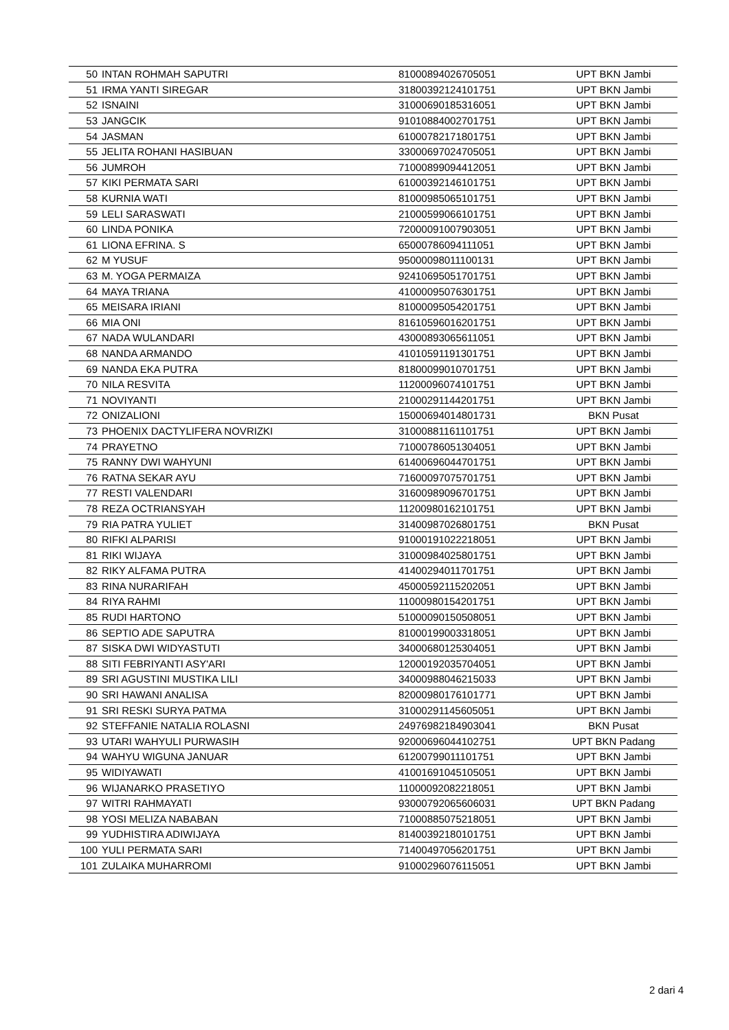| 50 | INTAN ROHMAH SAPUTRI | 81000894026705051 | UPT BKN Jambi |
| 51 | IRMA YANTI SIREGAR | 31800392124101751 | UPT BKN Jambi |
| 52 | ISNAINI | 31000690185316051 | UPT BKN Jambi |
| 53 | JANGCIK | 91010884002701751 | UPT BKN Jambi |
| 54 | JASMAN | 61000782171801751 | UPT BKN Jambi |
| 55 | JELITA ROHANI HASIBUAN | 33000697024705051 | UPT BKN Jambi |
| 56 | JUMROH | 71000899094412051 | UPT BKN Jambi |
| 57 | KIKI PERMATA SARI | 61000392146101751 | UPT BKN Jambi |
| 58 | KURNIA WATI | 81000985065101751 | UPT BKN Jambi |
| 59 | LELI SARASWATI | 21000599066101751 | UPT BKN Jambi |
| 60 | LINDA PONIKA | 72000091007903051 | UPT BKN Jambi |
| 61 | LIONA EFRINA. S | 65000786094111051 | UPT BKN Jambi |
| 62 | M YUSUF | 95000098011100131 | UPT BKN Jambi |
| 63 | M. YOGA PERMAIZA | 92410695051701751 | UPT BKN Jambi |
| 64 | MAYA TRIANA | 41000095076301751 | UPT BKN Jambi |
| 65 | MEISARA IRIANI | 81000095054201751 | UPT BKN Jambi |
| 66 | MIA ONI | 81610596016201751 | UPT BKN Jambi |
| 67 | NADA WULANDARI | 43000893065611051 | UPT BKN Jambi |
| 68 | NANDA ARMANDO | 41010591191301751 | UPT BKN Jambi |
| 69 | NANDA EKA PUTRA | 81800099010701751 | UPT BKN Jambi |
| 70 | NILA RESVITA | 11200096074101751 | UPT BKN Jambi |
| 71 | NOVIYANTI | 21000291144201751 | UPT BKN Jambi |
| 72 | ONIZALIONI | 15000694014801731 | BKN Pusat |
| 73 | PHOENIX DACTYLIFERA NOVRIZKI | 31000881161101751 | UPT BKN Jambi |
| 74 | PRAYETNO | 71000786051304051 | UPT BKN Jambi |
| 75 | RANNY DWI WAHYUNI | 61400696044701751 | UPT BKN Jambi |
| 76 | RATNA SEKAR AYU | 71600097075701751 | UPT BKN Jambi |
| 77 | RESTI VALENDARI | 31600989096701751 | UPT BKN Jambi |
| 78 | REZA OCTRIANSYAH | 11200980162101751 | UPT BKN Jambi |
| 79 | RIA PATRA YULIET | 31400987026801751 | BKN Pusat |
| 80 | RIFKI ALPARISI | 91000191022218051 | UPT BKN Jambi |
| 81 | RIKI WIJAYA | 31000984025801751 | UPT BKN Jambi |
| 82 | RIKY ALFAMA PUTRA | 41400294011701751 | UPT BKN Jambi |
| 83 | RINA NURARIFAH | 45000592115202051 | UPT BKN Jambi |
| 84 | RIYA RAHMI | 11000980154201751 | UPT BKN Jambi |
| 85 | RUDI HARTONO | 51000090150508051 | UPT BKN Jambi |
| 86 | SEPTIO ADE SAPUTRA | 81000199003318051 | UPT BKN Jambi |
| 87 | SISKA DWI WIDYASTUTI | 34000680125304051 | UPT BKN Jambi |
| 88 | SITI FEBRIYANTI ASY'ARI | 12000192035704051 | UPT BKN Jambi |
| 89 | SRI AGUSTINI MUSTIKA LILI | 34000988046215033 | UPT BKN Jambi |
| 90 | SRI HAWANI ANALISA | 82000980176101771 | UPT BKN Jambi |
| 91 | SRI RESKI SURYA PATMA | 31000291145605051 | UPT BKN Jambi |
| 92 | STEFFANIE NATALIA ROLASNI | 24976982184903041 | BKN Pusat |
| 93 | UTARI WAHYULI PURWASIH | 92000696044102751 | UPT BKN Padang |
| 94 | WAHYU WIGUNA JANUAR | 61200799011101751 | UPT BKN Jambi |
| 95 | WIDIYAWATI | 41001691045105051 | UPT BKN Jambi |
| 96 | WIJANARKO PRASETIYO | 11000092082218051 | UPT BKN Jambi |
| 97 | WITRI RAHMAYATI | 93000792065606031 | UPT BKN Padang |
| 98 | YOSI MELIZA NABABAN | 71000885075218051 | UPT BKN Jambi |
| 99 | YUDHISTIRA ADIWIJAYA | 81400392180101751 | UPT BKN Jambi |
| 100 | YULI PERMATA SARI | 71400497056201751 | UPT BKN Jambi |
| 101 | ZULAIKA MUHARROMI | 91000296076115051 | UPT BKN Jambi |
2 dari 4